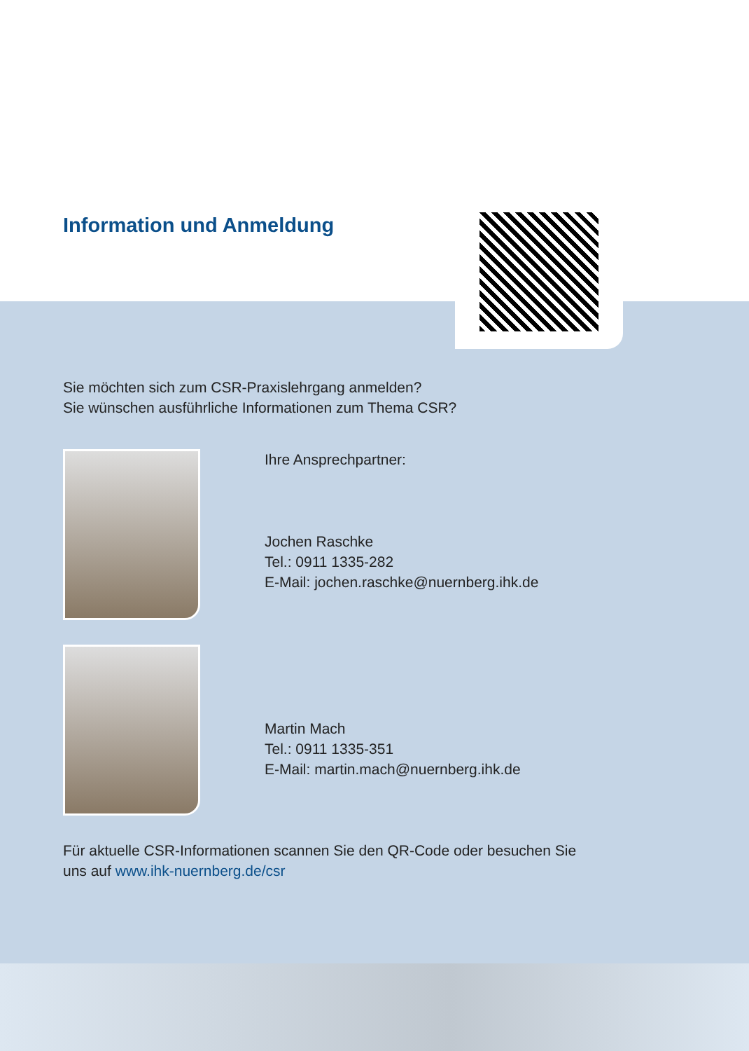Information und Anmeldung
Sie möchten sich zum CSR-Praxislehrgang anmelden?
Sie wünschen ausführliche Informationen zum Thema CSR?
Ihre Ansprechpartner:
Jochen Raschke
Tel.: 0911 1335-282
E-Mail: jochen.raschke@nuernberg.ihk.de
Martin Mach
Tel.: 0911 1335-351
E-Mail: martin.mach@nuernberg.ihk.de
Für aktuelle CSR-Informationen scannen Sie den QR-Code oder besuchen Sie
uns auf www.ihk-nuernberg.de/csr